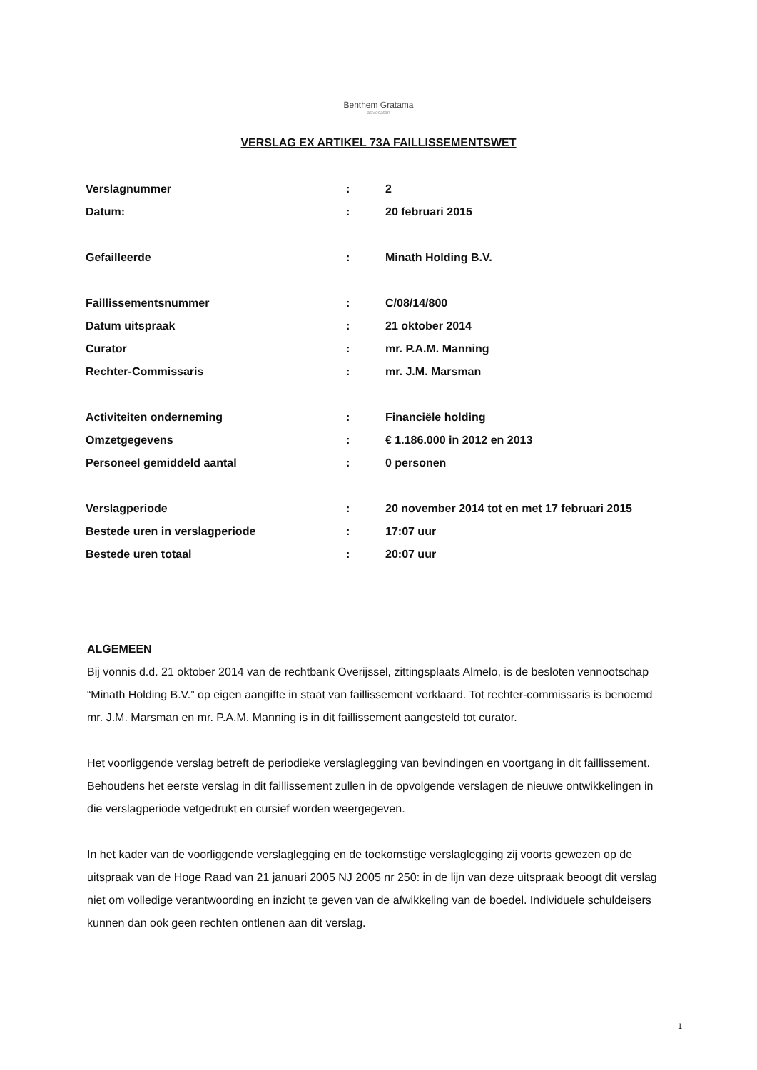Benthem Gratama
advocaten
VERSLAG EX ARTIKEL 73A FAILLISSEMENTSWET
| Verslagnummer | : | 2 |
| Datum: | : | 20 februari 2015 |
| Gefailleerde | : | Minath Holding B.V. |
| Faillissementsnummer | : | C/08/14/800 |
| Datum uitspraak | : | 21 oktober 2014 |
| Curator | : | mr. P.A.M. Manning |
| Rechter-Commissaris | : | mr. J.M. Marsman |
| Activiteiten onderneming | : | Financiële holding |
| Omzetgegevens | : | € 1.186.000 in 2012 en 2013 |
| Personeel gemiddeld aantal | : | 0 personen |
| Verslagperiode | : | 20 november 2014 tot en met 17 februari 2015 |
| Bestede uren in verslagperiode | : | 17:07 uur |
| Bestede uren totaal | : | 20:07 uur |
ALGEMEEN
Bij vonnis d.d. 21 oktober 2014 van de rechtbank Overijssel, zittingsplaats Almelo, is de besloten vennootschap “Minath Holding B.V.” op eigen aangifte in staat van faillissement verklaard. Tot rechter-commissaris is benoemd mr. J.M. Marsman en mr. P.A.M. Manning is in dit faillissement aangesteld tot curator.
Het voorliggende verslag betreft de periodieke verslaglegging van bevindingen en voortgang in dit faillissement. Behoudens het eerste verslag in dit faillissement zullen in de opvolgende verslagen de nieuwe ontwikkelingen in die verslagperiode vetgedrukt en cursief worden weergegeven.
In het kader van de voorliggende verslaglegging en de toekomstige verslaglegging zij voorts gewezen op de uitspraak van de Hoge Raad van 21 januari 2005 NJ 2005 nr 250: in de lijn van deze uitspraak beoogt dit verslag niet om volledige verantwoording en inzicht te geven van de afwikkeling van de boedel. Individuele schuldeisers kunnen dan ook geen rechten ontlenen aan dit verslag.
1